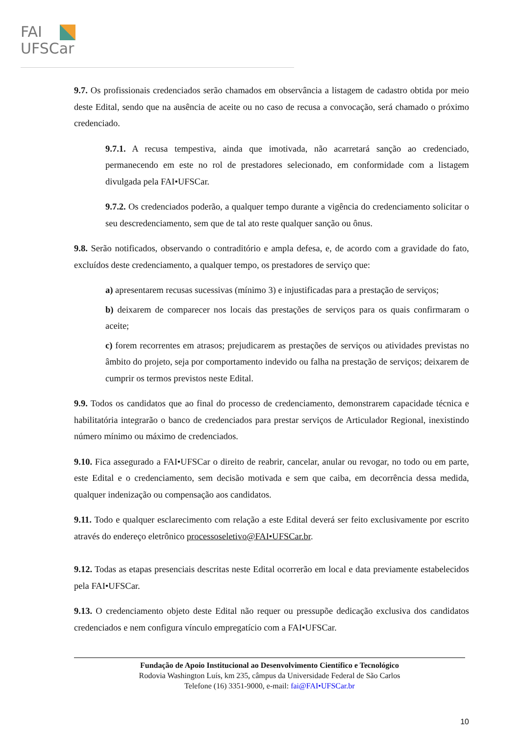FAI
UFSCar
9.7. Os profissionais credenciados serão chamados em observância a listagem de cadastro obtida por meio deste Edital, sendo que na ausência de aceite ou no caso de recusa a convocação, será chamado o próximo credenciado.
9.7.1. A recusa tempestiva, ainda que imotivada, não acarretará sanção ao credenciado, permanecendo em este no rol de prestadores selecionado, em conformidade com a listagem divulgada pela FAI•UFSCar.
9.7.2. Os credenciados poderão, a qualquer tempo durante a vigência do credenciamento solicitar o seu descredenciamento, sem que de tal ato reste qualquer sanção ou ônus.
9.8. Serão notificados, observando o contraditório e ampla defesa, e, de acordo com a gravidade do fato, excluídos deste credenciamento, a qualquer tempo, os prestadores de serviço que:
a) apresentarem recusas sucessivas (mínimo 3) e injustificadas para a prestação de serviços;
b) deixarem de comparecer nos locais das prestações de serviços para os quais confirmaram o aceite;
c) forem recorrentes em atrasos; prejudicarem as prestações de serviços ou atividades previstas no âmbito do projeto, seja por comportamento indevido ou falha na prestação de serviços; deixarem de cumprir os termos previstos neste Edital.
9.9. Todos os candidatos que ao final do processo de credenciamento, demonstrarem capacidade técnica e habilitatória integrarão o banco de credenciados para prestar serviços de Articulador Regional, inexistindo número mínimo ou máximo de credenciados.
9.10. Fica assegurado a FAI•UFSCar o direito de reabrir, cancelar, anular ou revogar, no todo ou em parte, este Edital e o credenciamento, sem decisão motivada e sem que caiba, em decorrência dessa medida, qualquer indenização ou compensação aos candidatos.
9.11. Todo e qualquer esclarecimento com relação a este Edital deverá ser feito exclusivamente por escrito através do endereço eletrônico processoseletivo@FAI•UFSCar.br.
9.12. Todas as etapas presenciais descritas neste Edital ocorrerão em local e data previamente estabelecidos pela FAI•UFSCar.
9.13. O credenciamento objeto deste Edital não requer ou pressupõe dedicação exclusiva dos candidatos credenciados e nem configura vínculo empregatício com a FAI•UFSCar.
Fundação de Apoio Institucional ao Desenvolvimento Científico e Tecnológico
Rodovia Washington Luís, km 235, câmpus da Universidade Federal de São Carlos
Telefone (16) 3351-9000, e-mail: fai@FAI•UFSCar.br
10